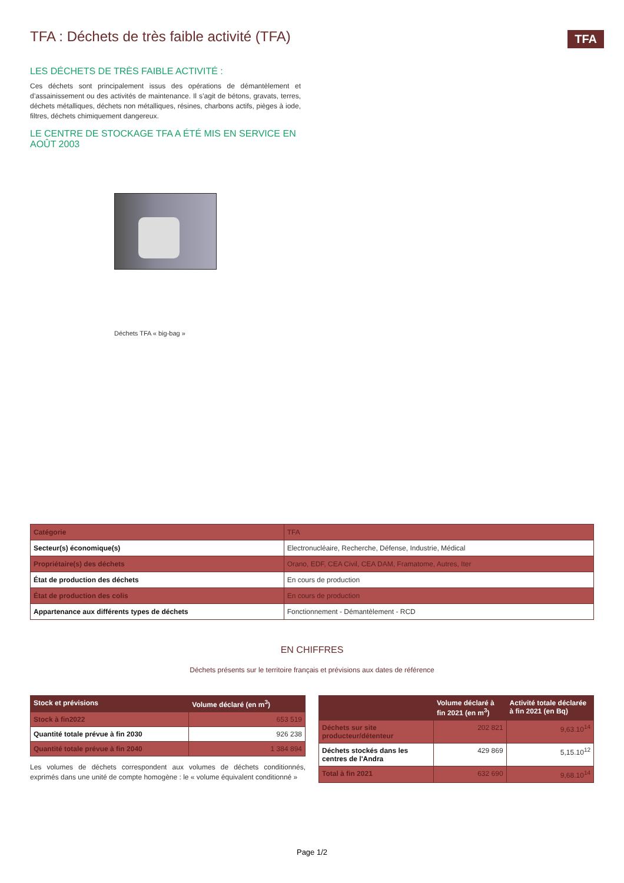TFA
TFA : Déchets de très faible activité (TFA)
LES DÉCHETS DE TRÈS FAIBLE ACTIVITÉ :
Ces déchets sont principalement issus des opérations de démantèlement et d’assainissement ou des activités de maintenance. Il s’agit de bétons, gravats, terres, déchets métalliques, déchets non métalliques, résines, charbons actifs, pièges à iode, filtres, déchets chimiquement dangereux.
LE CENTRE DE STOCKAGE TFA A ÉTÉ MIS EN SERVICE EN AOÛT 2003
Déchets TFA « big-bag »
| Catégorie | TFA |
| Secteur(s) économique(s) | Electronucléaire, Recherche, Défense, Industrie, Médical |
| Propriétaire(s) des déchets | Orano, EDF, CEA Civil, CEA DAM, Framatome, Autres, Iter |
| État de production des déchets | En cours de production |
| État de production des colis | En cours de production |
| Appartenance aux différents types de déchets | Fonctionnement - Démantèlement - RCD |
EN CHIFFRES
Déchets présents sur le territoire français et prévisions aux dates de référence
| Stock et prévisions | Volume déclaré (en m<sup>3</sup>) |
| --- | --- |
| Stock à fin2022 | 653 519 |
| Quantité totale prévue à fin 2030 | 926 238 |
| Quantité totale prévue à fin 2040 | 1 384 894 |
Les volumes de déchets correspondent aux volumes de déchets conditionnés, exprimés dans une unité de compte homogène : le « volume équivalent conditionné »
| | Volume déclaré à fin 2021 (en m<sup>3</sup>) | Activité totale déclarée à fin 2021 (en Bq) |
| --- | --- | --- |
| Déchets sur site producteur/détenteur | 202 821 | 9,63.10<sup>14</sup> |
| Déchets stockés dans les centres de l'Andra | 429 869 | 5,15.10<sup>12</sup> |
| Total à fin 2021 | 632 690 | 9,68.10<sup>14</sup> |
Page 1/2